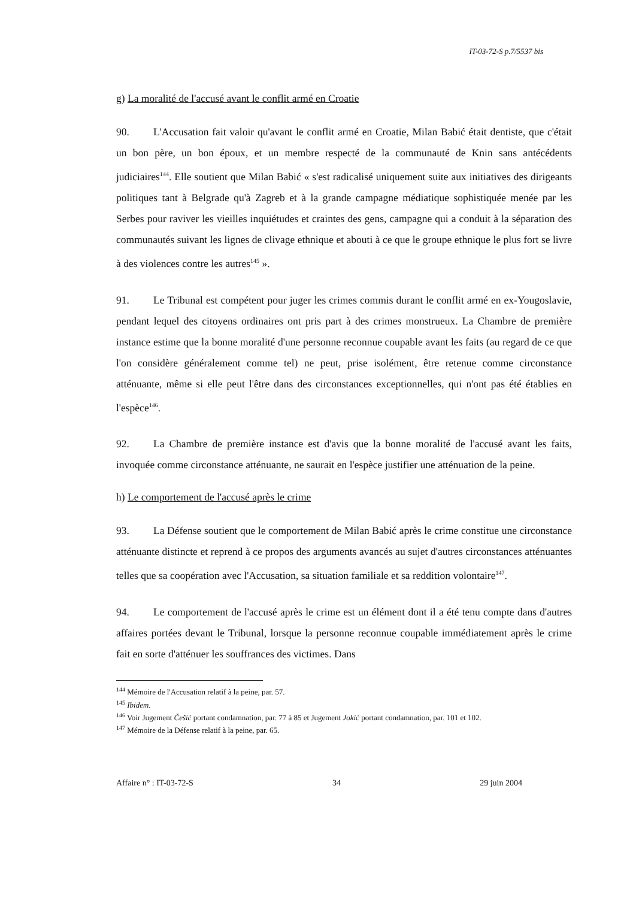IT-03-72-S p.7/5537 bis
g) La moralité de l'accusé avant le conflit armé en Croatie
90. L'Accusation fait valoir qu'avant le conflit armé en Croatie, Milan Babić était dentiste, que c'était un bon père, un bon époux, et un membre respecté de la communauté de Knin sans antécédents judiciaires<sup>144</sup>. Elle soutient que Milan Babić « s'est radicalisé uniquement suite aux initiatives des dirigeants politiques tant à Belgrade qu'à Zagreb et à la grande campagne médiatique sophistiquée menée par les Serbes pour raviver les vieilles inquiétudes et craintes des gens, campagne qui a conduit à la séparation des communautés suivant les lignes de clivage ethnique et abouti à ce que le groupe ethnique le plus fort se livre à des violences contre les autres<sup>145</sup> ».
91. Le Tribunal est compétent pour juger les crimes commis durant le conflit armé en ex-Yougoslavie, pendant lequel des citoyens ordinaires ont pris part à des crimes monstrueux. La Chambre de première instance estime que la bonne moralité d'une personne reconnue coupable avant les faits (au regard de ce que l'on considère généralement comme tel) ne peut, prise isolément, être retenue comme circonstance atténuante, même si elle peut l'être dans des circonstances exceptionnelles, qui n'ont pas été établies en l'espèce<sup>146</sup>.
92. La Chambre de première instance est d'avis que la bonne moralité de l'accusé avant les faits, invoquée comme circonstance atténuante, ne saurait en l'espèce justifier une atténuation de la peine.
h) Le comportement de l'accusé après le crime
93. La Défense soutient que le comportement de Milan Babić après le crime constitue une circonstance atténuante distincte et reprend à ce propos des arguments avancés au sujet d'autres circonstances atténuantes telles que sa coopération avec l'Accusation, sa situation familiale et sa reddition volontaire<sup>147</sup>.
94. Le comportement de l'accusé après le crime est un élément dont il a été tenu compte dans d'autres affaires portées devant le Tribunal, lorsque la personne reconnue coupable immédiatement après le crime fait en sorte d'atténuer les souffrances des victimes. Dans
<sup>144</sup> Mémoire de l'Accusation relatif à la peine, par. 57.
<sup>145</sup> Ibidem.
<sup>146</sup> Voir Jugement Češić portant condamnation, par. 77 à 85 et Jugement Jokić portant condamnation, par. 101 et 102.
<sup>147</sup> Mémoire de la Défense relatif à la peine, par. 65.
Affaire n° : IT-03-72-S 34 29 juin 2004